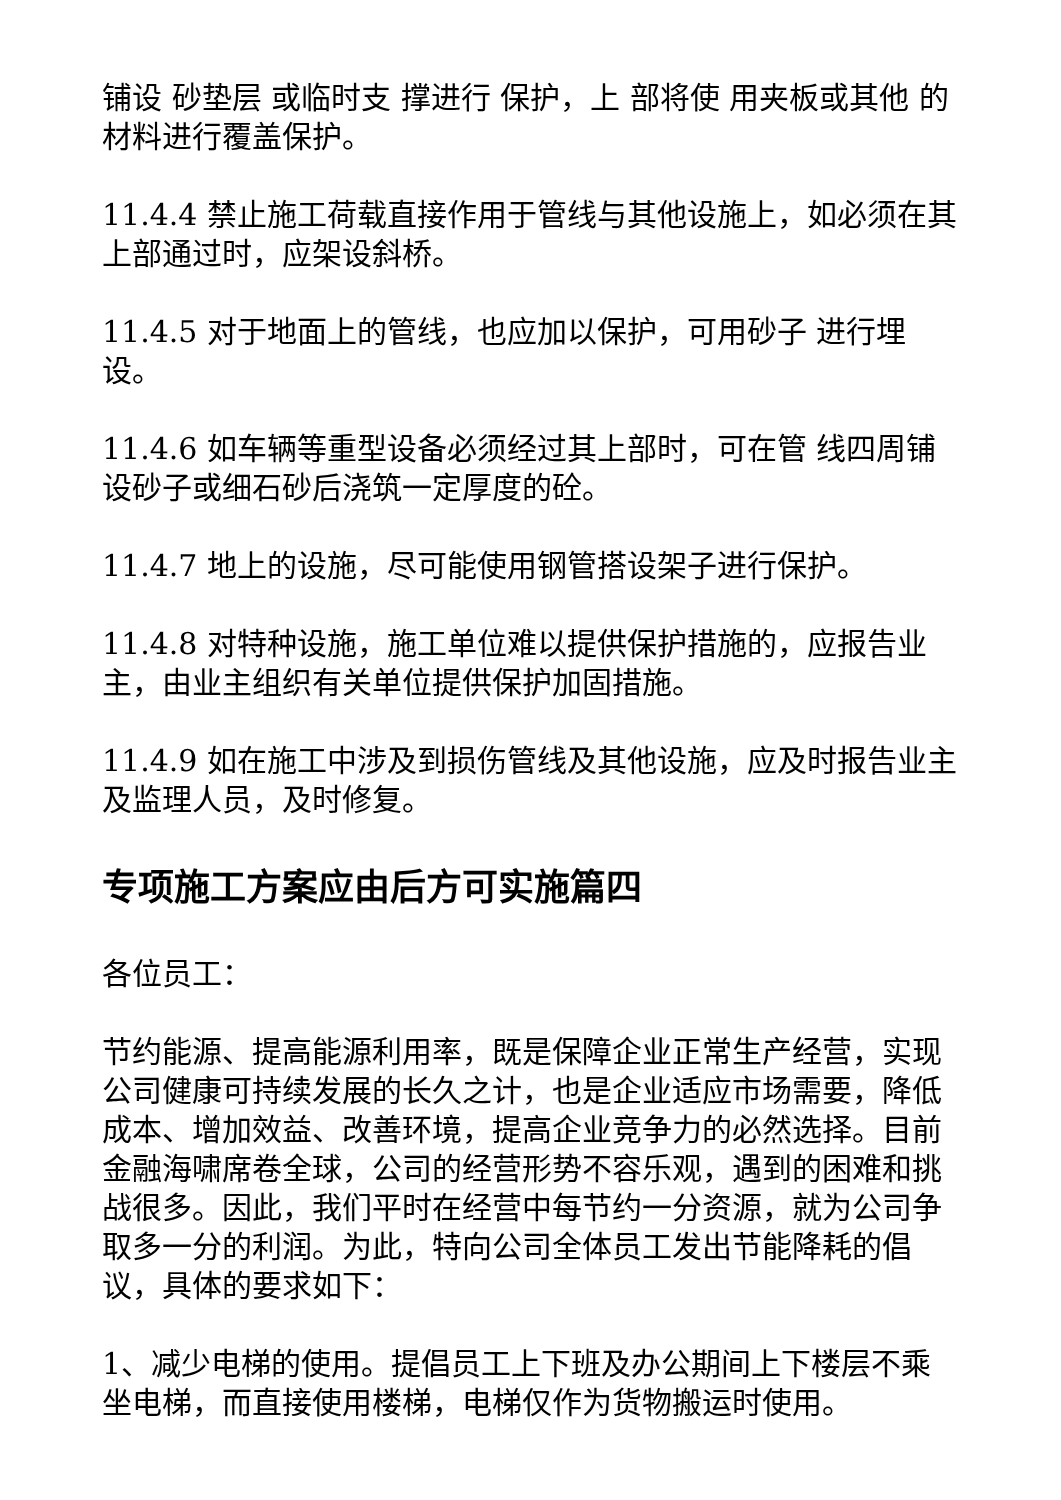铺设 砂垫层 或临时支 撑进行 保护，上 部将使 用夹板或其他 的材料进行覆盖保护。
11.4.4 禁止施工荷载直接作用于管线与其他设施上，如必须在其上部通过时，应架设斜桥。
11.4.5 对于地面上的管线，也应加以保护，可用砂子 进行埋设。
11.4.6 如车辆等重型设备必须经过其上部时，可在管 线四周铺设砂子或细石砂后浇筑一定厚度的砼。
11.4.7 地上的设施，尽可能使用钢管搭设架子进行保护。
11.4.8 对特种设施，施工单位难以提供保护措施的，应报告业主，由业主组织有关单位提供保护加固措施。
11.4.9 如在施工中涉及到损伤管线及其他设施，应及时报告业主及监理人员，及时修复。
专项施工方案应由后方可实施篇四
各位员工：
节约能源、提高能源利用率，既是保障企业正常生产经营，实现公司健康可持续发展的长久之计，也是企业适应市场需要，降低成本、增加效益、改善环境，提高企业竞争力的必然选择。目前金融海啸席卷全球，公司的经营形势不容乐观，遇到的困难和挑战很多。因此，我们平时在经营中每节约一分资源，就为公司争取多一分的利润。为此，特向公司全体员工发出节能降耗的倡议，具体的要求如下：
1、减少电梯的使用。提倡员工上下班及办公期间上下楼层不乘坐电梯，而直接使用楼梯，电梯仅作为货物搬运时使用。